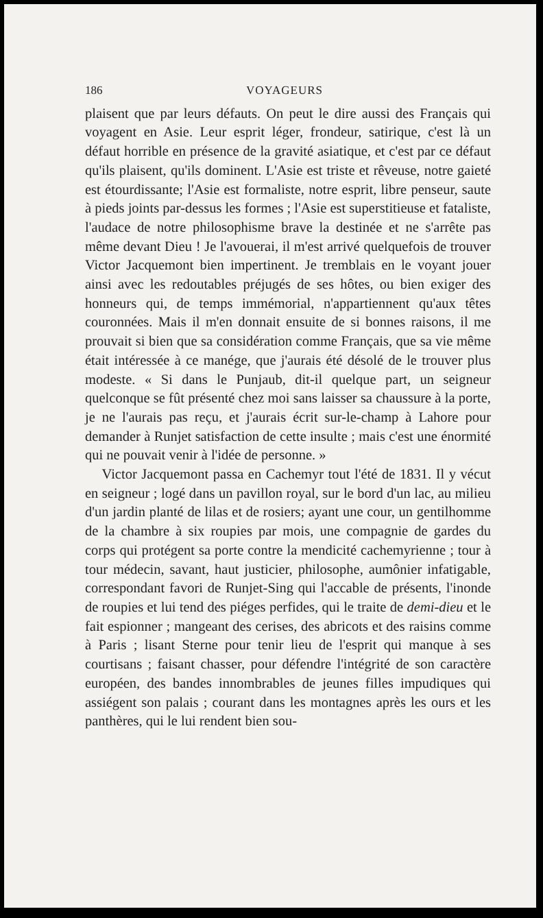186 VOYAGEURS
plaisent que par leurs défauts. On peut le dire aussi des Français qui voyagent en Asie. Leur esprit léger, frondeur, satirique, c'est là un défaut horrible en présence de la gravité asiatique, et c'est par ce défaut qu'ils plaisent, qu'ils dominent. L'Asie est triste et rêveuse, notre gaieté est étourdissante; l'Asie est formaliste, notre esprit, libre penseur, saute à pieds joints par-dessus les formes ; l'Asie est superstitieuse et fataliste, l'audace de notre philosophisme brave la destinée et ne s'arrête pas même devant Dieu ! Je l'avouerai, il m'est arrivé quelquefois de trouver Victor Jacquemont bien impertinent. Je tremblais en le voyant jouer ainsi avec les redoutables préjugés de ses hôtes, ou bien exiger des honneurs qui, de temps immémorial, n'appartiennent qu'aux têtes couronnées. Mais il m'en donnait ensuite de si bonnes raisons, il me prouvait si bien que sa considération comme Français, que sa vie même était intéressée à ce manége, que j'aurais été désolé de le trouver plus modeste. « Si dans le Punjaub, dit-il quelque part, un seigneur quelconque se fût présenté chez moi sans laisser sa chaussure à la porte, je ne l'aurais pas reçu, et j'aurais écrit sur-le-champ à Lahore pour demander à Runjet satisfaction de cette insulte ; mais c'est une énormité qui ne pouvait venir à l'idée de personne. »
Victor Jacquemont passa en Cachemyr tout l'été de 1831. Il y vécut en seigneur ; logé dans un pavillon royal, sur le bord d'un lac, au milieu d'un jardin planté de lilas et de rosiers; ayant une cour, un gentilhomme de la chambre à six roupies par mois, une compagnie de gardes du corps qui protégent sa porte contre la mendicité cachemyrienne ; tour à tour médecin, savant, haut justicier, philosophe, aumônier infatigable, correspondant favori de Runjet-Sing qui l'accable de présents, l'inonde de roupies et lui tend des piéges perfides, qui le traite de demi-dieu et le fait espionner ; mangeant des cerises, des abricots et des raisins comme à Paris ; lisant Sterne pour tenir lieu de l'esprit qui manque à ses courtisans ; faisant chasser, pour défendre l'intégrité de son caractère européen, des bandes innombrables de jeunes filles impudiques qui assiégent son palais ; courant dans les montagnes après les ours et les panthères, qui le lui rendent bien sou-